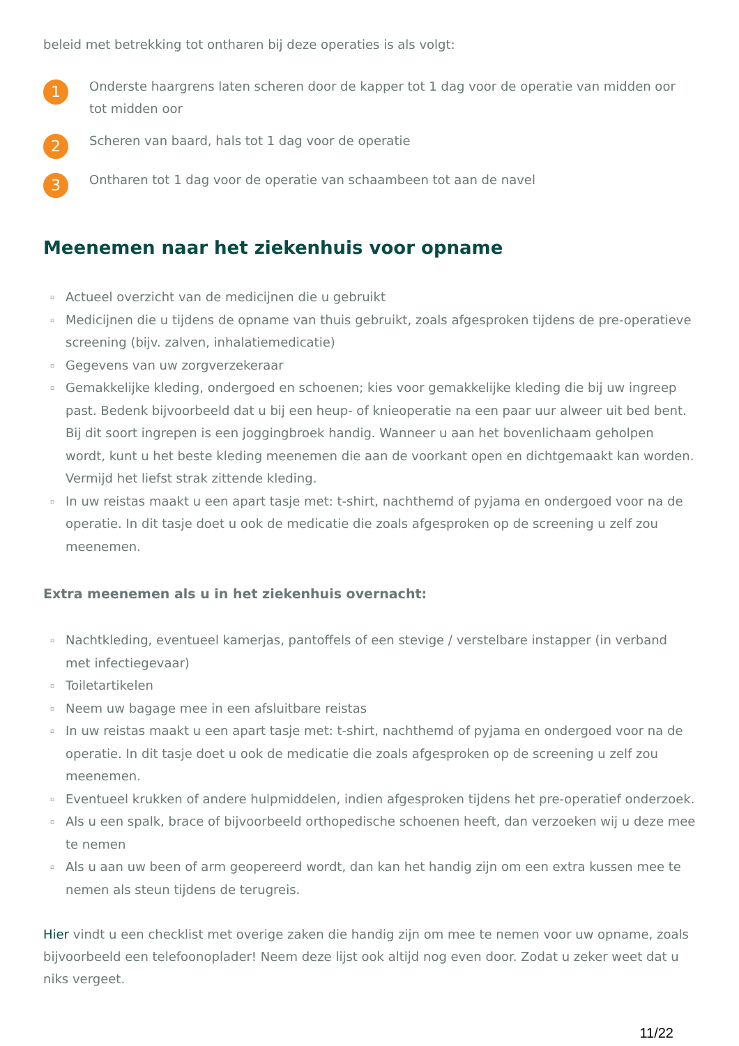beleid met betrekking tot ontharen bij deze operaties is als volgt:
1
Onderste haargrens laten scheren door de kapper tot 1 dag voor de operatie van midden oor tot midden oor
2
Scheren van baard, hals tot 1 dag voor de operatie
3
Ontharen tot 1 dag voor de operatie van schaambeen tot aan de navel
Meenemen naar het ziekenhuis voor opname
▫ Actueel overzicht van de medicijnen die u gebruikt
▫ Medicijnen die u tijdens de opname van thuis gebruikt, zoals afgesproken tijdens de pre-operatieve screening (bijv. zalven, inhalatiemedicatie)
▫ Gegevens van uw zorgverzekeraar
▫ Gemakkelijke kleding, ondergoed en schoenen; kies voor gemakkelijke kleding die bij uw ingreep past. Bedenk bijvoorbeeld dat u bij een heup- of knieoperatie na een paar uur alweer uit bed bent. Bij dit soort ingrepen is een joggingbroek handig. Wanneer u aan het bovenlichaam geholpen wordt, kunt u het beste kleding meenemen die aan de voorkant open en dichtgemaakt kan worden. Vermijd het liefst strak zittende kleding.
▫ In uw reistas maakt u een apart tasje met: t-shirt, nachthemd of pyjama en ondergoed voor na de operatie. In dit tasje doet u ook de medicatie die zoals afgesproken op de screening u zelf zou meenemen.
Extra meenemen als u in het ziekenhuis overnacht:
▫ Nachtkleding, eventueel kamerjas, pantoffels of een stevige / verstelbare instapper (in verband met infectiegevaar)
▫ Toiletartikelen
▫ Neem uw bagage mee in een afsluitbare reistas
▫ In uw reistas maakt u een apart tasje met: t-shirt, nachthemd of pyjama en ondergoed voor na de operatie. In dit tasje doet u ook de medicatie die zoals afgesproken op de screening u zelf zou meenemen.
▫ Eventueel krukken of andere hulpmiddelen, indien afgesproken tijdens het pre-operatief onderzoek.
▫ Als u een spalk, brace of bijvoorbeeld orthopedische schoenen heeft, dan verzoeken wij u deze mee te nemen
▫ Als u aan uw been of arm geopereerd wordt, dan kan het handig zijn om een extra kussen mee te nemen als steun tijdens de terugreis.
Hier vindt u een checklist met overige zaken die handig zijn om mee te nemen voor uw opname, zoals bijvoorbeeld een telefoonoplader! Neem deze lijst ook altijd nog even door. Zodat u zeker weet dat u niks vergeet.
11/22